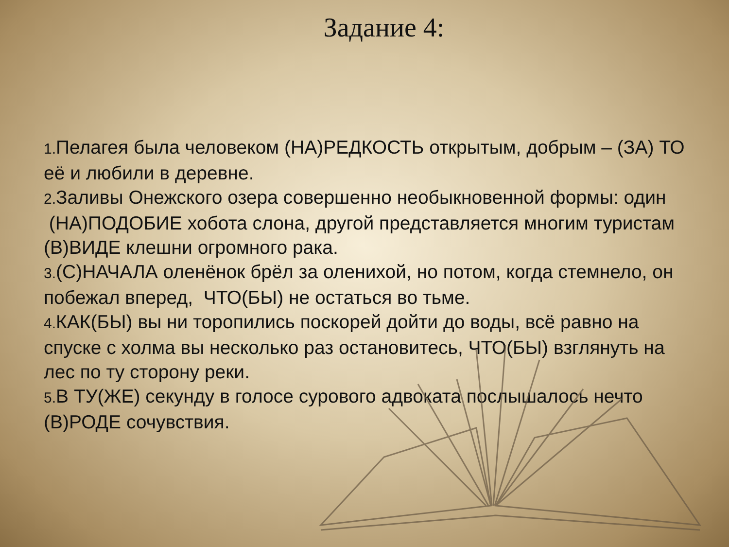Задание 4:
1. Пелагея была человеком (НА)РЕДКОСТЬ открытым, добрым – (ЗА) ТО её и любили в деревне.
2. Заливы Онежского озера совершенно необыкновенной формы: один (НА)ПОДОБИЕ хобота слона, другой представляется многим туристам (В)ВИДЕ клешни огромного рака.
3.(С)НАЧАЛА оленёнок брёл за оленихой, но потом, когда стемнело, он побежал вперед, ЧТО(БЫ) не остаться во тьме.
4. КАК(БЫ) вы ни торопились поскорей дойти до воды, всё равно на спуске с холма вы несколько раз остановитесь, ЧТО(БЫ) взглянуть на лес по ту сторону реки.
5. В ТУ(ЖЕ) секунду в голосе сурового адвоката послышалось нечто (В)РОДЕ сочувствия.